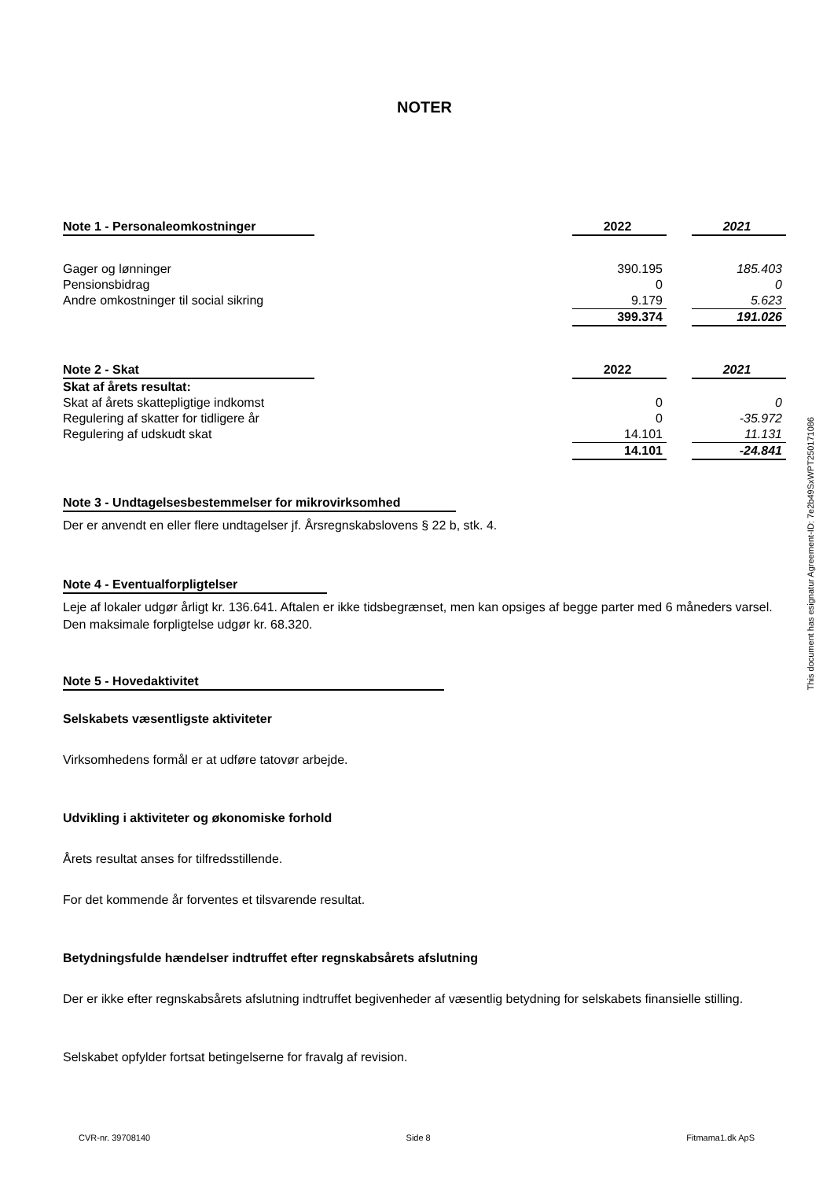NOTER
| Note 1 - Personaleomkostninger | | 2022 | | 2021 |
| Gager og lønninger | | 390.195 | | 185.403 |
| Pensionsbidrag | | 0 | | 0 |
| Andre omkostninger til social sikring | | 9.179 | | 5.623 |
| | | 399.374 | | 191.026 |
| Note 2 - Skat | | 2022 | | 2021 |
| Skat af årets resultat: | | | | |
| Skat af årets skattepligtige indkomst | | 0 | | 0 |
| Regulering af skatter for tidligere år | | 0 | | -35.972 |
| Regulering af udskudt skat | | 14.101 | | 11.131 |
| | | 14.101 | | -24.841 |
Note 3 - Undtagelsesbestemmelser for mikrovirksomhed
Der er anvendt en eller flere undtagelser jf. Årsregnskabslovens § 22 b, stk. 4.
Note 4 - Eventualforpligtelser
Leje af lokaler udgør årligt kr. 136.641. Aftalen er ikke tidsbegrænset, men kan opsiges af begge parter med 6 måneders varsel. Den maksimale forpligtelse udgør kr. 68.320.
Note 5 - Hovedaktivitet
Selskabets væsentligste aktiviteter
Virksomhedens formål er at udføre tatovør arbejde.
Udvikling i aktiviteter og økonomiske forhold
Årets resultat anses for tilfredsstillende.
For det kommende år forventes et tilsvarende resultat.
Betydningsfulde hændelser indtruffet efter regnskabsårets afslutning
Der er ikke efter regnskabsårets afslutning indtruffet begivenheder af væsentlig betydning for selskabets finansielle stilling.
Selskabet opfylder fortsat betingelserne for fravalg af revision.
This document has esignatur Agreement-ID: 7e2b49SxWPT250171086
CVR-nr. 39708140 Side 8 Fitmama1.dk ApS